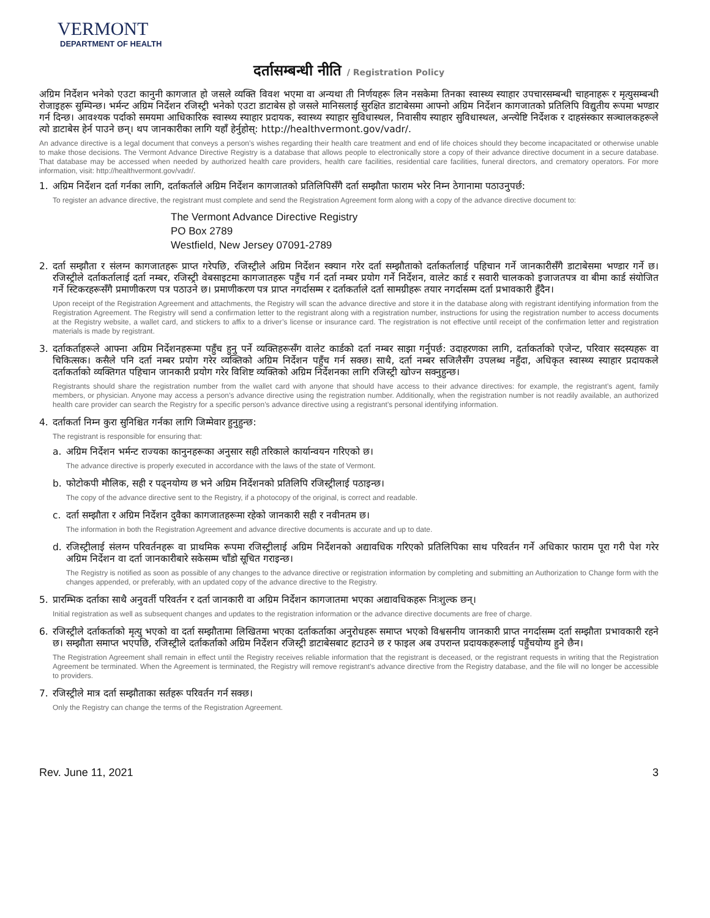VERMONT
DEPARTMENT OF HEALTH
दर्तासम्बन्धी नीति / Registration Policy
अग्रिम निर्देशन भनेको एउटा कानुनी कागजात हो जसले व्यक्ति विवश भएमा वा अन्यथा ती निर्णयहरू लिन नसकेमा तिनका स्वास्थ्य स्याहार उपचारसम्बन्धी चाहनाहरू र मृत्युसम्बन्धी रोजाइहरू सुम्पिन्छ। भर्मन्ट अग्रिम निर्देशन रजिस्ट्री भनेको एउटा डाटाबेस हो जसले मानिसलाई सुरक्षित डाटाबेसमा आफ्नो अग्रिम निर्देशन कागजातको प्रतिलिपि विद्युतीय रूपमा भण्डार गर्न दिन्छ। आवश्यक पर्दाको समयमा आधिकारिक स्वास्थ्य स्याहार प्रदायक, स्वास्थ्य स्याहार सुविधास्थल, निवासीय स्याहार सुविधास्थल, अन्त्येष्टि निर्देशक र दाहसंस्कार सञ्चालकहरूले त्यो डाटाबेस हेर्न पाउने छन्। थप जानकारीका लागि यहाँ हेर्नुहोस्: http://healthvermont.gov/vadr/.
An advance directive is a legal document that conveys a person’s wishes regarding their health care treatment and end of life choices should they become incapacitated or otherwise unable to make those decisions. The Vermont Advance Directive Registry is a database that allows people to electronically store a copy of their advance directive document in a secure database. That database may be accessed when needed by authorized health care providers, health care facilities, residential care facilities, funeral directors, and crematory operators. For more information, visit: http://healthvermont.gov/vadr/.
1.
अग्रिम निर्देशन दर्ता गर्नका लागि, दर्ताकर्ताले अग्रिम निर्देशन कागजातको प्रतिलिपिसँगै दर्ता सम्झौता फाराम भरेर निम्न ठेगानामा पठाउनुपर्छ:
To register an advance directive, the registrant must complete and send the Registration Agreement form along with a copy of the advance directive document to:
The Vermont Advance Directive Registry
PO Box 2789
Westfield, New Jersey 07091-2789
2.
दर्ता सम्झौता र संलग्न कागजातहरू प्राप्त गरेपछि, रजिस्ट्रीले अग्रिम निर्देशन स्क्यान गरेर दर्ता सम्झौताको दर्ताकर्तालाई पहिचान गर्ने जानकारीसँगै डाटाबेसमा भण्डार गर्ने छ। रजिस्ट्रीले दर्ताकर्तालाई दर्ता नम्बर, रजिस्ट्री वेबसाइटमा कागजातहरू पहुँच गर्न दर्ता नम्बर प्रयोग गर्ने निर्देशन, वालेट कार्ड र सवारी चालकको इजाजतपत्र वा बीमा कार्ड संयोजित गर्ने स्टिकरहरूसँगै प्रमाणीकरण पत्र पठाउने छ। प्रमाणीकरण पत्र प्राप्त नगर्दासम्म र दर्ताकर्ताले दर्ता सामग्रीहरू तयार नगर्दासम्म दर्ता प्रभावकारी हुँदैन।
Upon receipt of the Registration Agreement and attachments, the Registry will scan the advance directive and store it in the database along with registrant identifying information from the Registration Agreement. The Registry will send a confirmation letter to the registrant along with a registration number, instructions for using the registration number to access documents at the Registry website, a wallet card, and stickers to affix to a driver’s license or insurance card. The registration is not effective until receipt of the confirmation letter and registration materials is made by registrant.
3.
दर्ताकर्ताहरूले आफ्ना अग्रिम निर्देशनहरूमा पहुँच हुनु पर्ने व्यक्तिहरूसँग वालेट कार्डको दर्ता नम्बर साझा गर्नुपर्छ: उदाहरणका लागि, दर्ताकर्ताको एजेन्ट, परिवार सदस्यहरू वा चिकित्सक। कसैले पनि दर्ता नम्बर प्रयोग गरेर व्यक्तिको अग्रिम निर्देशन पहुँच गर्न सक्छ। साथै, दर्ता नम्बर सजिलैसँग उपलब्ध नहुँदा, अधिकृत स्वास्थ्य स्याहार प्रदायकले दर्ताकर्ताको व्यक्तिगत पहिचान जानकारी प्रयोग गरेर विशिष्ट व्यक्तिको अग्रिम निर्देशनका लागि रजिस्ट्री खोज्न सक्नुहुन्छ।
Registrants should share the registration number from the wallet card with anyone that should have access to their advance directives: for example, the registrant’s agent, family members, or physician. Anyone may access a person’s advance directive using the registration number. Additionally, when the registration number is not readily available, an authorized health care provider can search the Registry for a specific person’s advance directive using a registrant’s personal identifying information.
4.
दर्ताकर्ता निम्न कुरा सुनिश्चित गर्नका लागि जिम्मेवार हुनुहुन्छ:
The registrant is responsible for ensuring that:
a.
अग्रिम निर्देशन भर्मन्ट राज्यका कानुनहरूका अनुसार सही तरिकाले कार्यान्वयन गरिएको छ।
The advance directive is properly executed in accordance with the laws of the state of Vermont.
b.
फोटोकपी मौलिक, सही र पढ्नयोग्य छ भने अग्रिम निर्देशनको प्रतिलिपि रजिस्ट्रीलाई पठाइन्छ।
The copy of the advance directive sent to the Registry, if a photocopy of the original, is correct and readable.
c.
दर्ता सम्झौता र अग्रिम निर्देशन दुवैका कागजातहरूमा रहेको जानकारी सही र नवीनतम छ।
The information in both the Registration Agreement and advance directive documents is accurate and up to date.
d.
रजिस्ट्रीलाई संलग्न परिवर्तनहरू वा प्राथमिक रूपमा रजिस्ट्रीलाई अग्रिम निर्देशनको अद्यावधिक गरिएको प्रतिलिपिका साथ परिवर्तन गर्ने अधिकार फाराम पूरा गरी पेश गरेर अग्रिम निर्देशन वा दर्ता जानकारीबारे सकेसम्म चाँडो सूचित गराइन्छ।
The Registry is notified as soon as possible of any changes to the advance directive or registration information by completing and submitting an Authorization to Change form with the changes appended, or preferably, with an updated copy of the advance directive to the Registry.
5.
प्रारम्भिक दर्ताका साथै अनुवर्ती परिवर्तन र दर्ता जानकारी वा अग्रिम निर्देशन कागजातमा भएका अद्यावधिकहरू निःशुल्क छन्।
Initial registration as well as subsequent changes and updates to the registration information or the advance directive documents are free of charge.
6.
रजिस्ट्रीले दर्ताकर्ताको मृत्यु भएको वा दर्ता सम्झौतामा लिखितमा भएका दर्ताकर्ताका अनुरोधहरू समाप्त भएको विश्वसनीय जानकारी प्राप्त नगर्दासम्म दर्ता सम्झौता प्रभावकारी रहने छ। सम्झौता समाप्त भएपछि, रजिस्ट्रीले दर्ताकर्ताको अग्रिम निर्देशन रजिस्ट्री डाटाबेसबाट हटाउने छ र फाइल अब उपरान्त प्रदायकहरूलाई पहुँचयोग्य हुने छैन।
The Registration Agreement shall remain in effect until the Registry receives reliable information that the registrant is deceased, or the registrant requests in writing that the Registration Agreement be terminated. When the Agreement is terminated, the Registry will remove registrant’s advance directive from the Registry database, and the file will no longer be accessible to providers.
7.
रजिस्ट्रीले मात्र दर्ता सम्झौताका सर्तहरू परिवर्तन गर्न सक्छ।
Only the Registry can change the terms of the Registration Agreement.
Rev. June 11, 2021 3